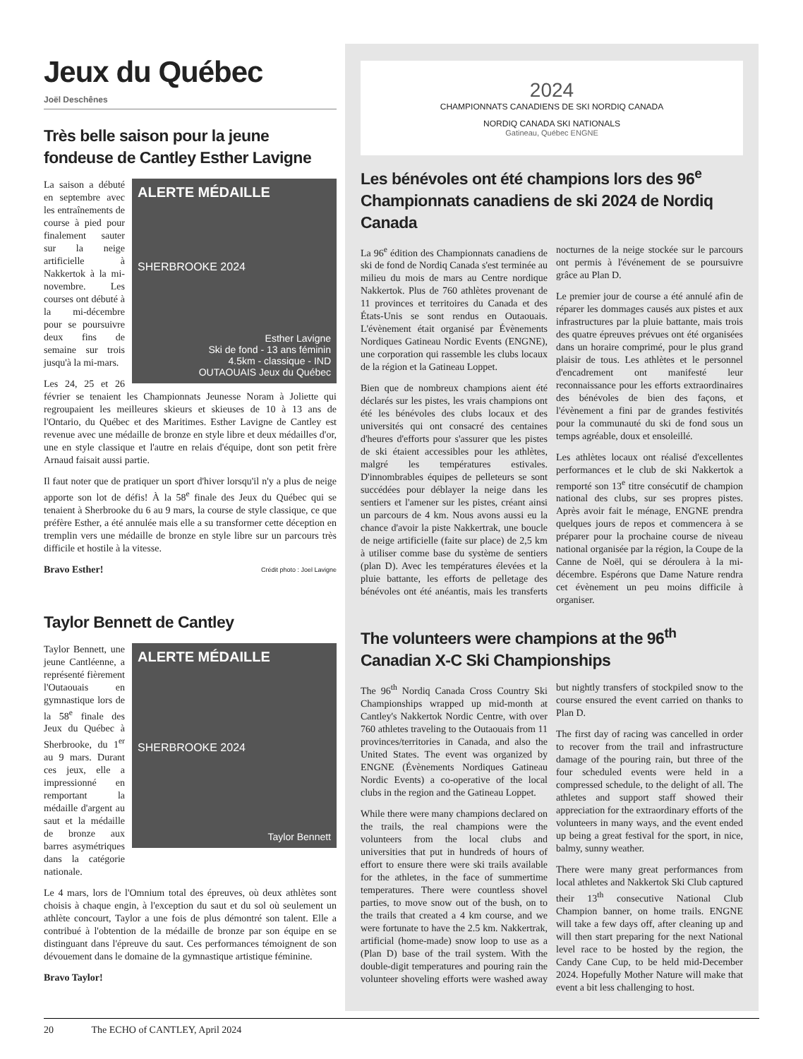Jeux du Québec
Joël Deschênes
Très belle saison pour la jeune fondeuse de Cantley Esther Lavigne
ALERTE MÉDAILLE
SHERBROOKE 2024
Esther Lavigne
Ski de fond - 13 ans féminin
4.5km - classique - IND
OUTAOUAIS Jeux du Québec
La saison a débuté en septembre avec les entraînements de course à pied pour finalement sauter sur la neige artificielle à Nakkertok à la mi-novembre. Les courses ont débuté à la mi-décembre pour se poursuivre deux fins de semaine sur trois jusqu'à la mi-mars.
Les 24, 25 et 26 février se tenaient les Championnats Jeunesse Noram à Joliette qui regroupaient les meilleures skieurs et skieuses de 10 à 13 ans de l'Ontario, du Québec et des Maritimes. Esther Lavigne de Cantley est revenue avec une médaille de bronze en style libre et deux médailles d'or, une en style classique et l'autre en relais d'équipe, dont son petit frère Arnaud faisait aussi partie.
Il faut noter que de pratiquer un sport d'hiver lorsqu'il n'y a plus de neige apporte son lot de défis! À la 58<sup>e</sup> finale des Jeux du Québec qui se tenaient à Sherbrooke du 6 au 9 mars, la course de style classique, ce que préfère Esther, a été annulée mais elle a su transformer cette déception en tremplin vers une médaille de bronze en style libre sur un parcours très difficile et hostile à la vitesse.
Bravo Esther! Crédit photo : Joel Lavigne
Taylor Bennett de Cantley
ALERTE MÉDAILLE
SHERBROOKE 2024
Taylor Bennett
Taylor Bennett, une jeune Cantléenne, a représenté fièrement l'Outaouais en gymnastique lors de la 58<sup>e</sup> finale des Jeux du Québec à Sherbrooke, du 1<sup>er</sup> au 9 mars. Durant ces jeux, elle a impressionné en remportant la médaille d'argent au saut et la médaille de bronze aux barres asymétriques dans la catégorie nationale.
Le 4 mars, lors de l'Omnium total des épreuves, où deux athlètes sont choisis à chaque engin, à l'exception du saut et du sol où seulement un athlète concourt, Taylor a une fois de plus démontré son talent. Elle a contribué à l'obtention de la médaille de bronze par son équipe en se distinguant dans l'épreuve du saut. Ces performances témoignent de son dévouement dans le domaine de la gymnastique artistique féminine.
Bravo Taylor!
2024
CHAMPIONNATS CANADIENS DE SKI NORDIQ CANADA
NORDIQ CANADA SKI NATIONALS
Gatineau, Québec ENGNE
Les bénévoles ont été champions lors des 96<sup>e</sup> Championnats canadiens de ski 2024 de Nordiq Canada
La 96<sup>e</sup> édition des Championnats canadiens de ski de fond de Nordiq Canada s'est terminée au milieu du mois de mars au Centre nordique Nakkertok. Plus de 760 athlètes provenant de 11 provinces et territoires du Canada et des États-Unis se sont rendus en Outaouais. L'évènement était organisé par Évènements Nordiques Gatineau Nordic Events (ENGNE), une corporation qui rassemble les clubs locaux de la région et la Gatineau Loppet.
Bien que de nombreux champions aient été déclarés sur les pistes, les vrais champions ont été les bénévoles des clubs locaux et des universités qui ont consacré des centaines d'heures d'efforts pour s'assurer que les pistes de ski étaient accessibles pour les athlètes, malgré les températures estivales. D'innombrables équipes de pelleteurs se sont succédées pour déblayer la neige dans les sentiers et l'amener sur les pistes, créant ainsi un parcours de 4 km. Nous avons aussi eu la chance d'avoir la piste Nakkertrak, une boucle de neige artificielle (faite sur place) de 2,5 km à utiliser comme base du système de sentiers (plan D). Avec les températures élevées et la pluie battante, les efforts de pelletage des bénévoles ont été anéantis, mais les transferts nocturnes de la neige stockée sur le parcours ont permis à l'événement de se poursuivre grâce au Plan D.
Le premier jour de course a été annulé afin de réparer les dommages causés aux pistes et aux infrastructures par la pluie battante, mais trois des quatre épreuves prévues ont été organisées dans un horaire comprimé, pour le plus grand plaisir de tous. Les athlètes et le personnel d'encadrement ont manifesté leur reconnaissance pour les efforts extraordinaires des bénévoles de bien des façons, et l'évènement a fini par de grandes festivités pour la communauté du ski de fond sous un temps agréable, doux et ensoleillé.
Les athlètes locaux ont réalisé d'excellentes performances et le club de ski Nakkertok a remporté son 13<sup>e</sup> titre consécutif de champion national des clubs, sur ses propres pistes. Après avoir fait le ménage, ENGNE prendra quelques jours de repos et commencera à se préparer pour la prochaine course de niveau national organisée par la région, la Coupe de la Canne de Noël, qui se déroulera à la mi-décembre. Espérons que Dame Nature rendra cet évènement un peu moins difficile à organiser.
The volunteers were champions at the 96<sup>th</sup> Canadian X-C Ski Championships
The 96<sup>th</sup> Nordiq Canada Cross Country Ski Championships wrapped up mid-month at Cantley's Nakkertok Nordic Centre, with over 760 athletes traveling to the Outaouais from 11 provinces/territories in Canada, and also the United States. The event was organized by ENGNE (Évènements Nordiques Gatineau Nordic Events) a co-operative of the local clubs in the region and the Gatineau Loppet.
While there were many champions declared on the trails, the real champions were the volunteers from the local clubs and universities that put in hundreds of hours of effort to ensure there were ski trails available for the athletes, in the face of summertime temperatures. There were countless shovel parties, to move snow out of the bush, on to the trails that created a 4 km course, and we were fortunate to have the 2.5 km. Nakkertrak, artificial (home-made) snow loop to use as a (Plan D) base of the trail system. With the double-digit temperatures and pouring rain the volunteer shoveling efforts were washed away but nightly transfers of stockpiled snow to the course ensured the event carried on thanks to Plan D.
The first day of racing was cancelled in order to recover from the trail and infrastructure damage of the pouring rain, but three of the four scheduled events were held in a compressed schedule, to the delight of all. The athletes and support staff showed their appreciation for the extraordinary efforts of the volunteers in many ways, and the event ended up being a great festival for the sport, in nice, balmy, sunny weather.
There were many great performances from local athletes and Nakkertok Ski Club captured their 13<sup>th</sup> consecutive National Club Champion banner, on home trails. ENGNE will take a few days off, after cleaning up and will then start preparing for the next National level race to be hosted by the region, the Candy Cane Cup, to be held mid-December 2024. Hopefully Mother Nature will make that event a bit less challenging to host.
20 The ECHO of CANTLEY, April 2024